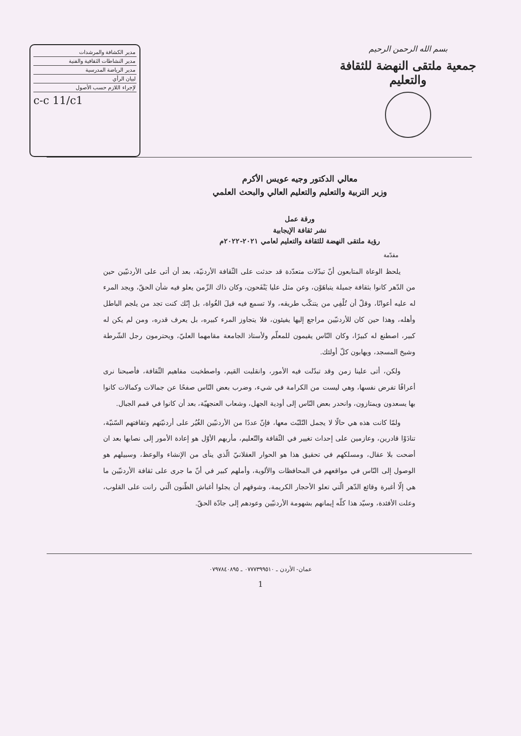بسم الله الرحمن الرحيم
جمعية ملتقى النهضة للثقافة والتعليم
| مدير الكشافة والمرشدات |
| مدير النشاطات الثقافية والفنية |
| مدير الرياضة المدرسية |
| لبيان الرأي |
| لإجراء اللازم حسب الأصول |
c-c 11/c1
معالي الدكتور وجيه عويس الأكرم
وزير التربية والتعليم والتعليم العالي والبحث العلمي
ورقة عمل
نشر ثقافة الإيجابية
رؤية ملتقى النهضة للثقافة والتعليم لعامي ٢٠٢١-٢٠٢٢م
مقدّمة
يلحظ الوعاة المتابعون أنّ تبدّلات متعدّدة قد حدثت على الثّقافة الأردنيّة، بعد أن أتى على الأردنيّين حين من الدّهر كانوا بثقافة جميلة يتباهَوْن، وعن مثل عليا يَنْفَحون، وكان ذاك الزّمن يعلو فيه شأن الحقّ، ويجد المرء له عليه أعوانًا، وقلّ أن تُلْفِي من يتنكّب طريقه، ولا تسمع فيه قيلَ الغُواة، بل إنّك كنت تجد من يلجم الباطل وأهله، وهذا حين كان للأردنيّين مراجع إليها يفيئون، فلا يتجاوز المرء كبيره، بل يعرف قدره، ومن لم يكن له كبير، اصطنع له كبيرًا، وكان النّاس يقيمون للمعلّم ولأستاذ الجامعة مقامهما العليّ، ويحترمون رجل الشّرطة وشيخ المسجد، ويهابون كلّ أولئك.
ولكن، أتى علينا زمن وقد تبدّلت فيه الأمور، وانقلبت القيم، واصطخبت مفاهيم الثّقافة، فأصبحنا نرى أعرافًا تفرض نفسها، وهي ليست من الكرامة في شيء، وضرب بعض النّاس صفحًا عن جمالات وكمالات كانوا بها يسعدون ويمتازون، وانحدر بعض النّاس إلى أودية الجهل، وشعاب العنجهيّة، بعد أن كانوا في قمم الجبال.
ولمّا كانت هذه هي حالًا لا يجمل التّلبّث معها، فإنّ عددًا من الأردنيّين الغُيُر على أردنيّتهم وثقافتهم السّنيّة، تنادَوْا قادرين، وعازمين على إحداث تغيير في الثّقافة والتّعليم، مأربهم الأوّل هو إعادة الأمور إلى نصابها بعد ان أضحت بلا عقال، ومسلكهم في تحقيق هذا هو الحوار العقلانيّ الّذي ينأى من الإنشاء والوعظ، وسبيلهم هو الوصول إلى النّاس في مواقعهم في المحافظات والألوية، وأملهم كبير في أنّ ما جرى على ثقافة الأردنيّين ما هي إلّا أغبرة وقائع الدّهر الّتي تعلو الأحجار الكريمة، وشوقهم أن يجلوا أغباش الظّنون الّتي رانت على القلوب، وعلت الأفئدة، وسيّد هذا كلّه إيمانهم بشهومة الأردنيّين وعودهم إلى جادّة الحقّ.
عمان- الأردن ـ ٠٧٧٧٣٩٩٥١٠ ـ ٠٧٩٧٨٤٠٨٩٥
1